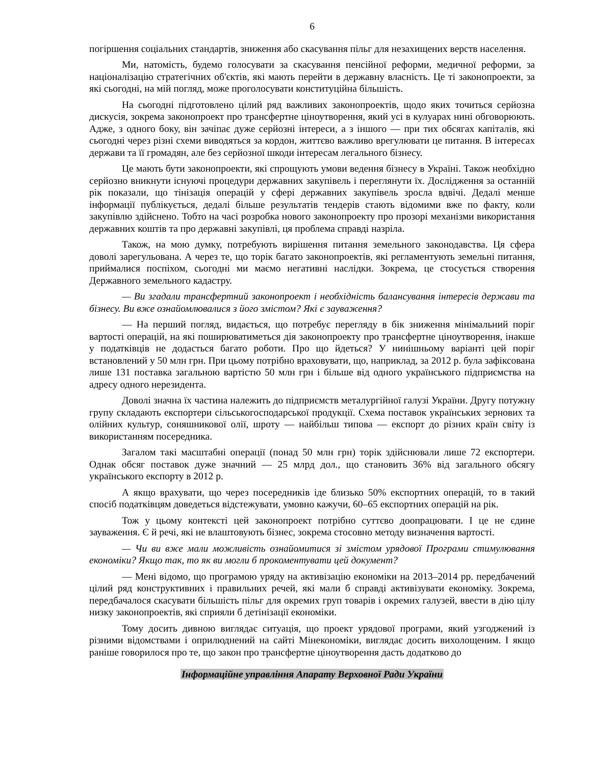6
погіршення соціальних стандартів, зниження або скасування пільг для незахищених верств населення.
Ми, натомість, будемо голосувати за скасування пенсійної реформи, медичної реформи, за націоналізацію стратегічних об'єктів, які мають перейти в державну власність. Це ті законопроекти, за які сьогодні, на мій погляд, може проголосувати конституційна більшість.
На сьогодні підготовлено цілий ряд важливих законопроектів, щодо яких точиться серйозна дискусія, зокрема законопроект про трансфертне ціноутворення, який усі в кулуарах нині обговорюють. Адже, з одного боку, він зачіпає дуже серйозні інтереси, а з іншого — при тих обсягах капіталів, які сьогодні через різні схеми виводяться за кордон, життєво важливо врегулювати це питання. В інтересах держави та її громадян, але без серйозної шкоди інтересам легального бізнесу.
Це мають бути законопроекти, які спрощують умови ведення бізнесу в Україні. Також необхідно серйозно вникнути існуючі процедури державних закупівель і переглянути їх. Дослідження за останній рік показали, що тінізація операцій у сфері державних закупівель зросла вдвічі. Дедалі менше інформації публікується, дедалі більше результатів тендерів стають відомими вже по факту, коли закупівлю здійснено. Тобто на часі розробка нового законопроекту про прозорі механізми використання державних коштів та про державні закупівлі, ця проблема справді назріла.
Також, на мою думку, потребують вирішення питання земельного законодавства. Ця сфера доволі зарегульована. А через те, що торік багато законопроектів, які регламентують земельні питання, приймалися поспіхом, сьогодні ми маємо негативні наслідки. Зокрема, це стосується створення Державного земельного кадастру.
— Ви згадали трансфертний законопроект і необхідність балансування інтересів держави та бізнесу. Ви вже ознайомлювалися з його змістом? Які є зауваження?
— На перший погляд, видається, що потребує перегляду в бік зниження мінімальний поріг вартості операцій, на які поширюватиметься дія законопроекту про трансфертне ціноутворення, інакше у податківців не додасться багато роботи. Про що йдеться? У нинішньому варіанті цей поріг встановлений у 50 млн грн. При цьому потрібно враховувати, що, наприклад, за 2012 р. була зафіксована лише 131 поставка загальною вартістю 50 млн грн і більше від одного українського підприємства на адресу одного нерезидента.
Доволі значна їх частина належить до підприємств металургійної галузі України. Другу потужну групу складають експортери сільськогосподарської продукції. Схема поставок українських зернових та олійних культур, соняшникової олії, шроту — найбільш типова — експорт до різних країн світу із використанням посередника.
Загалом такі масштабні операції (понад 50 млн грн) торік здійснювали лише 72 експортери. Однак обсяг поставок дуже значний — 25 млрд дол., що становить 36% від загального обсягу українського експорту в 2012 р.
А якщо врахувати, що через посередників іде близько 50% експортних операцій, то в такий спосіб податківцям доведеться відстежувати, умовно кажучи, 60–65 експортних операцій на рік.
Тож у цьому контексті цей законопроект потрібно суттєво доопрацювати. І це не єдине зауваження. Є й речі, які не влаштовують бізнес, зокрема стосовно методу визначення вартості.
— Чи ви вже мали можливість ознайомитися зі змістом урядової Програми стимулювання економіки? Якщо так, то як ви могли б прокоментувати цей документ?
— Мені відомо, що програмою уряду на активізацію економіки на 2013–2014 рр. передбачений цілий ряд конструктивних і правильних речей, які мали б справді активізувати економіку. Зокрема, передбачалося скасувати більшість пільг для окремих груп товарів і окремих галузей, ввести в дію цілу низку законопроектів, які сприяли б детінізації економіки.
Тому досить дивною виглядає ситуація, що проект урядової програми, який узгоджений із різними відомствами і оприлюднений на сайті Мінекономіки, виглядає досить вихолощеним. І якщо раніше говорилося про те, що закон про трансфертне ціноутворення дасть додатково до
Інформаційне управління Апарату Верховної Ради України